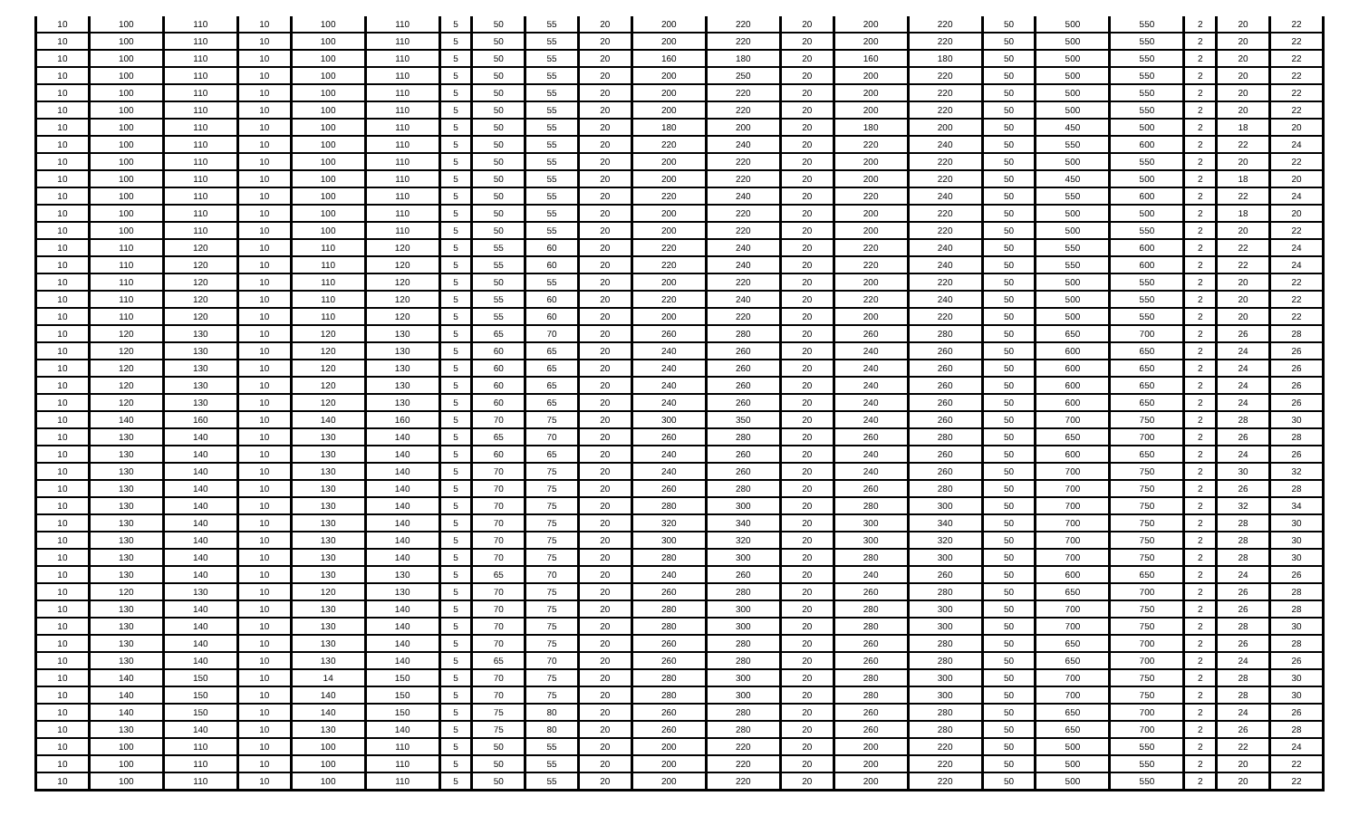| 10 | 100 | 110 | 10 | 100 | 110 | 5 | 50 | 55 | 20 | 200 | 220 | 20 | 200 | 220 | 50 | 500 | 550 | 2 | 20 | 22 |
| 10 | 100 | 110 | 10 | 100 | 110 | 5 | 50 | 55 | 20 | 200 | 220 | 20 | 200 | 220 | 50 | 500 | 550 | 2 | 20 | 22 |
| 10 | 100 | 110 | 10 | 100 | 110 | 5 | 50 | 55 | 20 | 160 | 180 | 20 | 160 | 180 | 50 | 500 | 550 | 2 | 20 | 22 |
| 10 | 100 | 110 | 10 | 100 | 110 | 5 | 50 | 55 | 20 | 200 | 250 | 20 | 200 | 220 | 50 | 500 | 550 | 2 | 20 | 22 |
| 10 | 100 | 110 | 10 | 100 | 110 | 5 | 50 | 55 | 20 | 200 | 220 | 20 | 200 | 220 | 50 | 500 | 550 | 2 | 20 | 22 |
| 10 | 100 | 110 | 10 | 100 | 110 | 5 | 50 | 55 | 20 | 200 | 220 | 20 | 200 | 220 | 50 | 500 | 550 | 2 | 20 | 22 |
| 10 | 100 | 110 | 10 | 100 | 110 | 5 | 50 | 55 | 20 | 180 | 200 | 20 | 180 | 200 | 50 | 450 | 500 | 2 | 18 | 20 |
| 10 | 100 | 110 | 10 | 100 | 110 | 5 | 50 | 55 | 20 | 220 | 240 | 20 | 220 | 240 | 50 | 550 | 600 | 2 | 22 | 24 |
| 10 | 100 | 110 | 10 | 100 | 110 | 5 | 50 | 55 | 20 | 200 | 220 | 20 | 200 | 220 | 50 | 500 | 550 | 2 | 20 | 22 |
| 10 | 100 | 110 | 10 | 100 | 110 | 5 | 50 | 55 | 20 | 200 | 220 | 20 | 200 | 220 | 50 | 450 | 500 | 2 | 18 | 20 |
| 10 | 100 | 110 | 10 | 100 | 110 | 5 | 50 | 55 | 20 | 220 | 240 | 20 | 220 | 240 | 50 | 550 | 600 | 2 | 22 | 24 |
| 10 | 100 | 110 | 10 | 100 | 110 | 5 | 50 | 55 | 20 | 200 | 220 | 20 | 200 | 220 | 50 | 500 | 500 | 2 | 18 | 20 |
| 10 | 100 | 110 | 10 | 100 | 110 | 5 | 50 | 55 | 20 | 200 | 220 | 20 | 200 | 220 | 50 | 500 | 550 | 2 | 20 | 22 |
| 10 | 110 | 120 | 10 | 110 | 120 | 5 | 55 | 60 | 20 | 220 | 240 | 20 | 220 | 240 | 50 | 550 | 600 | 2 | 22 | 24 |
| 10 | 110 | 120 | 10 | 110 | 120 | 5 | 55 | 60 | 20 | 220 | 240 | 20 | 220 | 240 | 50 | 550 | 600 | 2 | 22 | 24 |
| 10 | 110 | 120 | 10 | 110 | 120 | 5 | 50 | 55 | 20 | 200 | 220 | 20 | 200 | 220 | 50 | 500 | 550 | 2 | 20 | 22 |
| 10 | 110 | 120 | 10 | 110 | 120 | 5 | 55 | 60 | 20 | 220 | 240 | 20 | 220 | 240 | 50 | 500 | 550 | 2 | 20 | 22 |
| 10 | 110 | 120 | 10 | 110 | 120 | 5 | 55 | 60 | 20 | 200 | 220 | 20 | 200 | 220 | 50 | 500 | 550 | 2 | 20 | 22 |
| 10 | 120 | 130 | 10 | 120 | 130 | 5 | 65 | 70 | 20 | 260 | 280 | 20 | 260 | 280 | 50 | 650 | 700 | 2 | 26 | 28 |
| 10 | 120 | 130 | 10 | 120 | 130 | 5 | 60 | 65 | 20 | 240 | 260 | 20 | 240 | 260 | 50 | 600 | 650 | 2 | 24 | 26 |
| 10 | 120 | 130 | 10 | 120 | 130 | 5 | 60 | 65 | 20 | 240 | 260 | 20 | 240 | 260 | 50 | 600 | 650 | 2 | 24 | 26 |
| 10 | 120 | 130 | 10 | 120 | 130 | 5 | 60 | 65 | 20 | 240 | 260 | 20 | 240 | 260 | 50 | 600 | 650 | 2 | 24 | 26 |
| 10 | 120 | 130 | 10 | 120 | 130 | 5 | 60 | 65 | 20 | 240 | 260 | 20 | 240 | 260 | 50 | 600 | 650 | 2 | 24 | 26 |
| 10 | 140 | 160 | 10 | 140 | 160 | 5 | 70 | 75 | 20 | 300 | 350 | 20 | 240 | 260 | 50 | 700 | 750 | 2 | 28 | 30 |
| 10 | 130 | 140 | 10 | 130 | 140 | 5 | 65 | 70 | 20 | 260 | 280 | 20 | 260 | 280 | 50 | 650 | 700 | 2 | 26 | 28 |
| 10 | 130 | 140 | 10 | 130 | 140 | 5 | 60 | 65 | 20 | 240 | 260 | 20 | 240 | 260 | 50 | 600 | 650 | 2 | 24 | 26 |
| 10 | 130 | 140 | 10 | 130 | 140 | 5 | 70 | 75 | 20 | 240 | 260 | 20 | 240 | 260 | 50 | 700 | 750 | 2 | 30 | 32 |
| 10 | 130 | 140 | 10 | 130 | 140 | 5 | 70 | 75 | 20 | 260 | 280 | 20 | 260 | 280 | 50 | 700 | 750 | 2 | 26 | 28 |
| 10 | 130 | 140 | 10 | 130 | 140 | 5 | 70 | 75 | 20 | 280 | 300 | 20 | 280 | 300 | 50 | 700 | 750 | 2 | 32 | 34 |
| 10 | 130 | 140 | 10 | 130 | 140 | 5 | 70 | 75 | 20 | 320 | 340 | 20 | 300 | 340 | 50 | 700 | 750 | 2 | 28 | 30 |
| 10 | 130 | 140 | 10 | 130 | 140 | 5 | 70 | 75 | 20 | 300 | 320 | 20 | 300 | 320 | 50 | 700 | 750 | 2 | 28 | 30 |
| 10 | 130 | 140 | 10 | 130 | 140 | 5 | 70 | 75 | 20 | 280 | 300 | 20 | 280 | 300 | 50 | 700 | 750 | 2 | 28 | 30 |
| 10 | 130 | 140 | 10 | 130 | 130 | 5 | 65 | 70 | 20 | 240 | 260 | 20 | 240 | 260 | 50 | 600 | 650 | 2 | 24 | 26 |
| 10 | 120 | 130 | 10 | 120 | 130 | 5 | 70 | 75 | 20 | 260 | 280 | 20 | 260 | 280 | 50 | 650 | 700 | 2 | 26 | 28 |
| 10 | 130 | 140 | 10 | 130 | 140 | 5 | 70 | 75 | 20 | 280 | 300 | 20 | 280 | 300 | 50 | 700 | 750 | 2 | 26 | 28 |
| 10 | 130 | 140 | 10 | 130 | 140 | 5 | 70 | 75 | 20 | 280 | 300 | 20 | 280 | 300 | 50 | 700 | 750 | 2 | 28 | 30 |
| 10 | 130 | 140 | 10 | 130 | 140 | 5 | 70 | 75 | 20 | 260 | 280 | 20 | 260 | 280 | 50 | 650 | 700 | 2 | 26 | 28 |
| 10 | 130 | 140 | 10 | 130 | 140 | 5 | 65 | 70 | 20 | 260 | 280 | 20 | 260 | 280 | 50 | 650 | 700 | 2 | 24 | 26 |
| 10 | 140 | 150 | 10 | 14 | 150 | 5 | 70 | 75 | 20 | 280 | 300 | 20 | 280 | 300 | 50 | 700 | 750 | 2 | 28 | 30 |
| 10 | 140 | 150 | 10 | 140 | 150 | 5 | 70 | 75 | 20 | 280 | 300 | 20 | 280 | 300 | 50 | 700 | 750 | 2 | 28 | 30 |
| 10 | 140 | 150 | 10 | 140 | 150 | 5 | 75 | 80 | 20 | 260 | 280 | 20 | 260 | 280 | 50 | 650 | 700 | 2 | 24 | 26 |
| 10 | 130 | 140 | 10 | 130 | 140 | 5 | 75 | 80 | 20 | 260 | 280 | 20 | 260 | 280 | 50 | 650 | 700 | 2 | 26 | 28 |
| 10 | 100 | 110 | 10 | 100 | 110 | 5 | 50 | 55 | 20 | 200 | 220 | 20 | 200 | 220 | 50 | 500 | 550 | 2 | 22 | 24 |
| 10 | 100 | 110 | 10 | 100 | 110 | 5 | 50 | 55 | 20 | 200 | 220 | 20 | 200 | 220 | 50 | 500 | 550 | 2 | 20 | 22 |
| 10 | 100 | 110 | 10 | 100 | 110 | 5 | 50 | 55 | 20 | 200 | 220 | 20 | 200 | 220 | 50 | 500 | 550 | 2 | 20 | 22 |